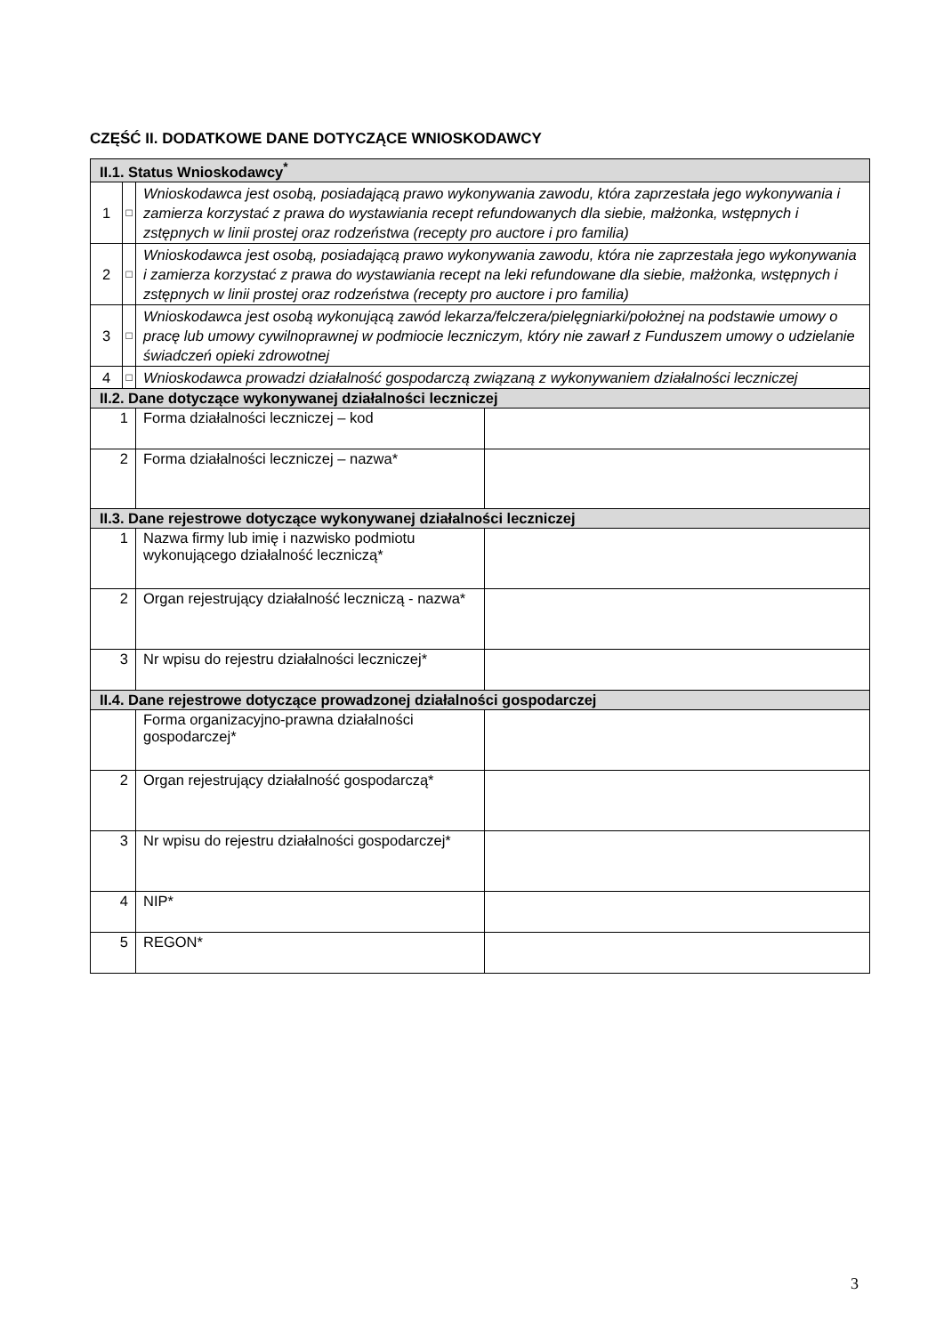CZĘŚĆ II. DODATKOWE DANE DOTYCZĄCE WNIOSKODAWCY
| II.1. Status Wnioskodawcy<sup>*</sup> | | | |
| --- | --- | --- | --- |
| 1 | □ | Wnioskodawca jest osobą, posiadającą prawo wykonywania zawodu, która zaprzestała jego wykonywania i zamierza korzystać z prawa do wystawiania recept refundowanych dla siebie, małżonka, wstępnych i zstępnych w linii prostej oraz rodzeństwa (recepty pro auctore i pro familia) | |
| 2 | □ | Wnioskodawca jest osobą, posiadającą prawo wykonywania zawodu, która nie zaprzestała jego wykonywania i zamierza korzystać z prawa do wystawiania recept na leki refundowane dla siebie, małżonka, wstępnych i zstępnych w linii prostej oraz rodzeństwa (recepty pro auctore i pro familia) | |
| 3 | □ | Wnioskodawca jest osobą wykonującą zawód lekarza/felczera/pielęgniarki/położnej na podstawie umowy o pracę lub umowy cywilnoprawnej w podmiocie leczniczym, który nie zawarł z Funduszem umowy o udzielanie świadczeń opieki zdrowotnej | |
| 4 | □ | Wnioskodawca prowadzi działalność gospodarczą związaną z wykonywaniem działalności leczniczej | |
| II.2. Dane dotyczące wykonywanej działalności leczniczej | | | |
| 1 | | Forma działalności leczniczej – kod | |
| 2 | | Forma działalności leczniczej – nazwa* | |
| II.3. Dane rejestrowe dotyczące wykonywanej działalności leczniczej | | | |
| 1 | | Nazwa firmy lub imię i nazwisko podmiotu wykonującego działalność leczniczą* | |
| 2 | | Organ rejestrujący działalność leczniczą - nazwa* | |
| 3 | | Nr wpisu do rejestru działalności leczniczej* | |
| II.4. Dane rejestrowe dotyczące prowadzonej działalności gospodarczej | | | |
| | | Forma organizacyjno-prawna działalności gospodarczej* | |
| 2 | | Organ rejestrujący działalność gospodarczą* | |
| 3 | | Nr wpisu do rejestru działalności gospodarczej* | |
| 4 | | NIP* | |
| 5 | | REGON* | |
3